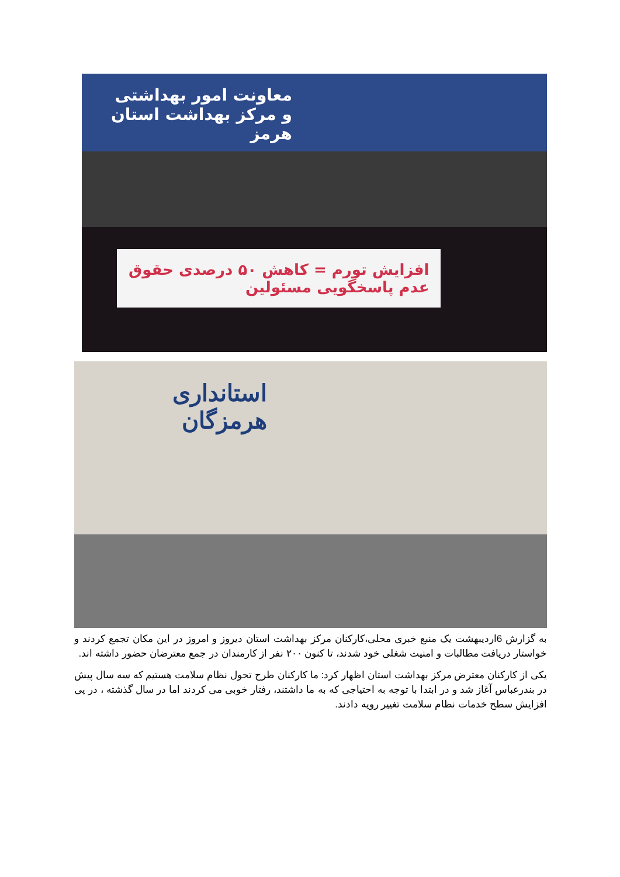معاونت امور بهداشتی و مرکز بهداشت استان هرمز
افزایش تورم = کاهش ۵۰ درصدی حقوق
عدم پاسخگویی مسئولین
استانداری هرمزگان
به گزارش 6اردیبهشت یک منبع خبری محلی،کارکنان مرکز بهداشت استان دیروز و امروز در این مکان تجمع کردند و خواستار دریافت مطالبات و امنیت شغلی خود شدند، تا کنون ۲۰۰ نفر از کارمندان در جمع معترضان حضور داشته اند.
یکی از کارکنان معترض مرکز بهداشت استان اظهار کرد: ما کارکنان طرح تحول نظام سلامت هستیم که سه سال پیش در بندرعباس آغاز شد و در ابتدا با توجه به احتیاجی که به ما داشتند، رفتار خوبی می کردند اما در سال گذشته ، در پی افزایش سطح خدمات نظام سلامت تغییر رویه دادند.